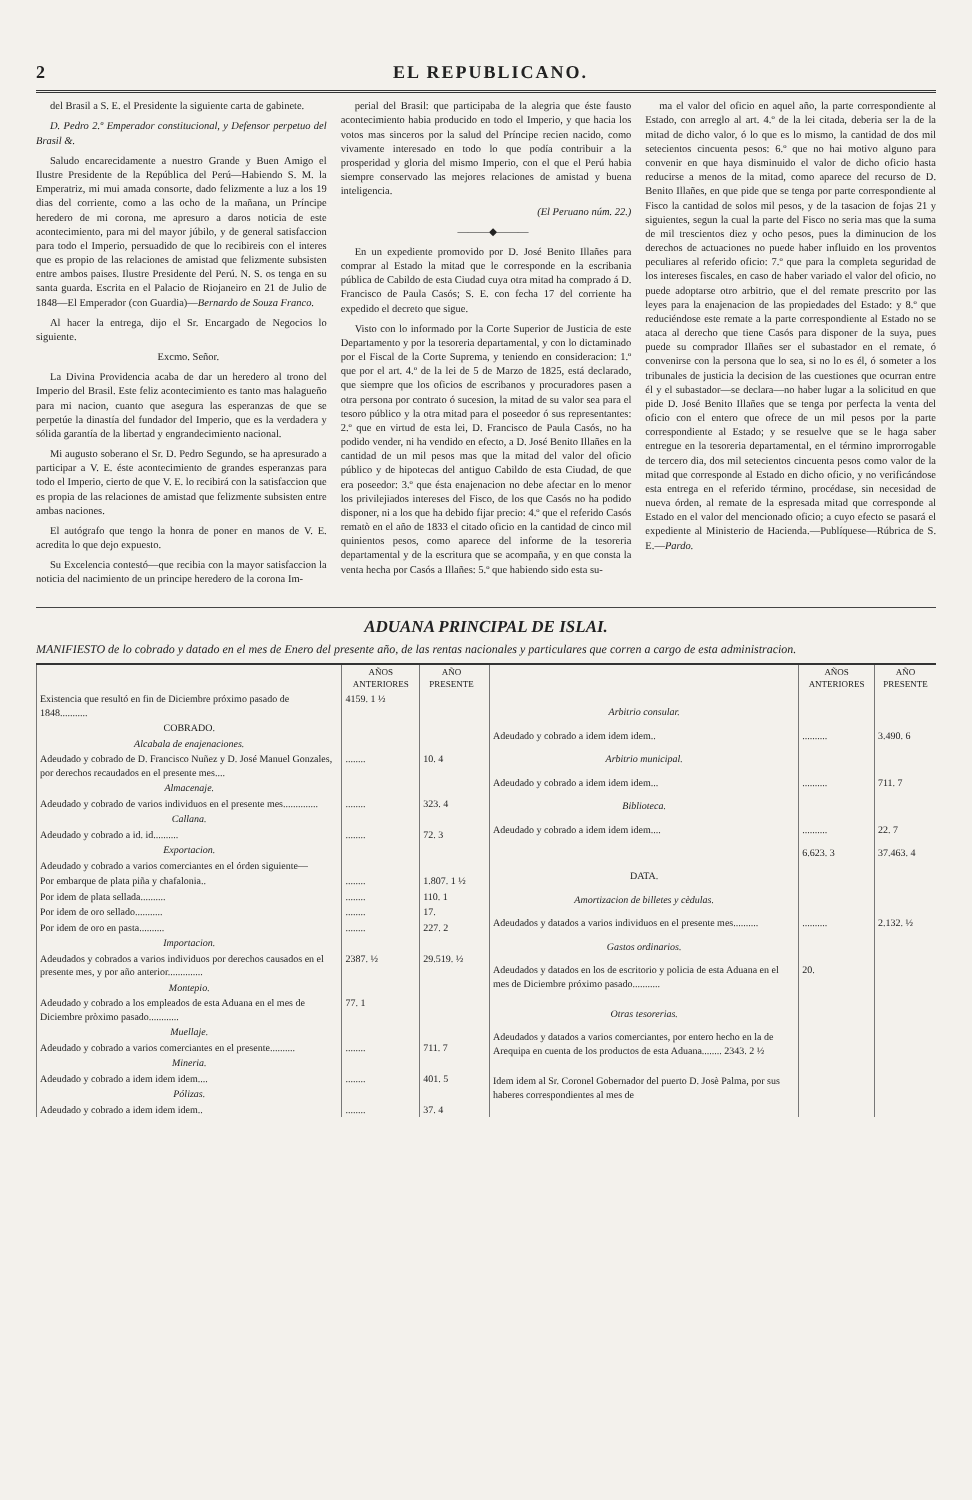2 EL REPUBLICANO.
del Brasil a S. E. el Presidente la siguiente carta de gabinete.
D. Pedro 2.º Emperador constitucional, y Defensor perpetuo del Brasil &.
Saludo encarecidamente a nuestro Grande y Buen Amigo el Ilustre Presidente de la República del Perú—Habiendo S. M. la Emperatriz, mi mui amada consorte, dado felizmente a luz a los 19 dias del corriente, como a las ocho de la mañana, un Príncipe heredero de mi corona, me apresuro a daros noticia de este acontecimiento, para mi del mayor júbilo, y de general satisfaccion para todo el Imperio, persuadido de que lo recibireis con el interes que es propio de las relaciones de amistad que felizmente subsisten entre ambos paises. Ilustre Presidente del Perú. N. S. os tenga en su santa guarda. Escrita en el Palacio de Riojaneiro en 21 de Julio de 1848—El Emperador (con Guardia)—Bernardo de Souza Franco.
Al hacer la entrega, dijo el Sr. Encargado de Negocios lo siguiente.
Excmo. Señor.
La Divina Providencia acaba de dar un heredero al trono del Imperio del Brasil. Este feliz acontecimiento es tanto mas halagueño para mi nacion, cuanto que asegura las esperanzas de que se perpetúe la dinastía del fundador del Imperio, que es la verdadera y sólida garantía de la libertad y engrandecimiento nacional.
Mi augusto soberano el Sr. D. Pedro Segundo, se ha apresurado a participar a V. E. éste acontecimiento de grandes esperanzas para todo el Imperio, cierto de que V. E. lo recibirá con la satisfaccion que es propia de las relaciones de amistad que felizmente subsisten entre ambas naciones.
El autógrafo que tengo la honra de poner en manos de V. E. acredita lo que dejo expuesto.
Su Excelencia contestó—que recibia con la mayor satisfaccion la noticia del nacimiento de un principe heredero de la corona Im-
perial del Brasil: que participaba de la alegria que éste fausto acontecimiento habia producido en todo el Imperio, y que hacia los votos mas sinceros por la salud del Príncipe recien nacido, como vivamente interesado en todo lo que podía contribuir a la prosperidad y gloria del mismo Imperio, con el que el Perú habia siempre conservado las mejores relaciones de amistad y buena inteligencia.
(El Peruano núm. 22.)
———◆———
En un expediente promovido por D. José Benito Illañes para comprar al Estado la mitad que le corresponde en la escribania pública de Cabildo de esta Ciudad cuya otra mitad ha comprado á D. Francisco de Paula Casós; S. E. con fecha 17 del corriente ha expedido el decreto que sigue.
Visto con lo informado por la Corte Superior de Justicia de este Departamento y por la tesoreria departamental, y con lo dictaminado por el Fiscal de la Corte Suprema, y teniendo en consideracion: 1.º que por el art. 4.º de la lei de 5 de Marzo de 1825, está declarado, que siempre que los oficios de escribanos y procuradores pasen a otra persona por contrato ó sucesion, la mitad de su valor sea para el tesoro público y la otra mitad para el poseedor ó sus representantes: 2.º que en virtud de esta lei, D. Francisco de Paula Casós, no ha podido vender, ni ha vendido en efecto, a D. José Benito Illañes en la cantidad de un mil pesos mas que la mitad del valor del oficio público y de hipotecas del antiguo Cabildo de esta Ciudad, de que era poseedor: 3.º que ésta enajenacion no debe afectar en lo menor los privilejiados intereses del Fisco, de los que Casós no ha podido disponer, ni a los que ha debido fijar precio: 4.º que el referido Casós rematò en el año de 1833 el citado oficio en la cantidad de cinco mil quinientos pesos, como aparece del informe de la tesoreria departamental y de la escritura que se acompaña, y en que consta la venta hecha por Casós a Illañes: 5.º que habiendo sido esta su-
ma el valor del oficio en aquel año, la parte correspondiente al Estado, con arreglo al art. 4.º de la lei citada, deberia ser la de la mitad de dicho valor, ó lo que es lo mismo, la cantidad de dos mil setecientos cincuenta pesos: 6.º que no hai motivo alguno para convenir en que haya disminuido el valor de dicho oficio hasta reducirse a menos de la mitad, como aparece del recurso de D. Benito Illañes, en que pide que se tenga por parte correspondiente al Fisco la cantidad de solos mil pesos, y de la tasacion de fojas 21 y siguientes, segun la cual la parte del Fisco no seria mas que la suma de mil trescientos diez y ocho pesos, pues la diminucion de los derechos de actuaciones no puede haber influido en los proventos peculiares al referido oficio: 7.º que para la completa seguridad de los intereses fiscales, en caso de haber variado el valor del oficio, no puede adoptarse otro arbitrio, que el del remate prescrito por las leyes para la enajenacion de las propiedades del Estado: y 8.º que reduciéndose este remate a la parte correspondiente al Estado no se ataca al derecho que tiene Casós para disponer de la suya, pues puede su comprador Illañes ser el subastador en el remate, ó convenirse con la persona que lo sea, si no lo es él, ó someter a los tribunales de justicia la decision de las cuestiones que ocurran entre él y el subastador—se declara—no haber lugar a la solicitud en que pide D. José Benito Illañes que se tenga por perfecta la venta del oficio con el entero que ofrece de un mil pesos por la parte correspondiente al Estado; y se resuelve que se le haga saber entregue en la tesoreria departamental, en el término improrrogable de tercero dia, dos mil setecientos cincuenta pesos como valor de la mitad que corresponde al Estado en dicho oficio, y no verificándose esta entrega en el referido término, procédase, sin necesidad de nueva órden, al remate de la espresada mitad que corresponde al Estado en el valor del mencionado oficio; a cuyo efecto se pasará el expediente al Ministerio de Hacienda.—Publíquese—Rúbrica de S. E.—Pardo.
ADUANA PRINCIPAL DE ISLAI.
MANIFIESTO de lo cobrado y datado en el mes de Enero del presente año, de las rentas nacionales y particulares que corren a cargo de esta administracion.
| | AÑOS ANTERIORES | AÑO PRESENTE |
| --- | --- | --- |
| Existencia que resultó en fin de Diciembre próximo pasado de 1848........... | 4159. 1 ½ | |
| COBRADO. | | |
| Alcabala de enajenaciones. | | |
| Adeudado y cobrado de D. Francisco Nuñez y D. José Manuel Gonzales, por derechos recaudados en el presente mes.... | ........ | 10. 4 |
| Almacenaje. | | |
| Adeudado y cobrado de varios individuos en el presente mes.............. | ........ | 323. 4 |
| Callana. | | |
| Adeudado y cobrado a id. id.......... | ........ | 72. 3 |
| Exportacion. | | |
| Adeudado y cobrado a varios comerciantes en el órden siguiente— | | |
| Por embarque de plata piña y chafalonia.. | ........ | 1.807. 1 ½ |
| Por idem de plata sellada.......... | ........ | 110. 1 |
| Por idem de oro sellado........... | ........ | 17. |
| Por idem de oro en pasta.......... | ........ | 227. 2 |
| Importacion. | | |
| Adeudados y cobrados a varios individuos por derechos causados en el presente mes, y por año anterior.............. | 2387. ½ | 29.519. ½ |
| Montepio. | | |
| Adeudado y cobrado a los empleados de esta Aduana en el mes de Diciembre pròximo pasado............ | 77. 1 | |
| Muellaje. | | |
| Adeudado y cobrado a varios comerciantes en el presente.......... | ........ | 711. 7 |
| Mineria. | | |
| Adeudado y cobrado a idem idem idem.... | ........ | 401. 5 |
| Pólizas. | | |
| Adeudado y cobrado a idem idem idem.. | ........ | 37. 4 |
| | AÑOS ANTERIORES | AÑO PRESENTE |
| --- | --- | --- |
| Arbitrio consular. | | |
| Adeudado y cobrado a idem idem idem.. | .......... | 3.490. 6 |
| Arbitrio municipal. | | |
| Adeudado y cobrado a idem idem idem... | .......... | 711. 7 |
| Biblioteca. | | |
| Adeudado y cobrado a idem idem idem.... | .......... | 22. 7 |
| | 6.623. 3 | 37.463. 4 |
| DATA. | | |
| Amortizacion de billetes y cèdulas. | | |
| Adeudados y datados a varios individuos en el presente mes.......... | .......... | 2.132. ½ |
| Gastos ordinarios. | | |
| Adeudados y datados en los de escritorio y policia de esta Aduana en el mes de Diciembre próximo pasado........... | 20. | |
| Otras tesorerias. | | |
| Adeudados y datados a varios comerciantes, por entero hecho en la de Arequipa en cuenta de los productos de esta Aduana........ 2343. 2 ½ | | |
| Idem idem al Sr. Coronel Gobernador del puerto D. Josè Palma, por sus haberes correspondientes al mes de | | |